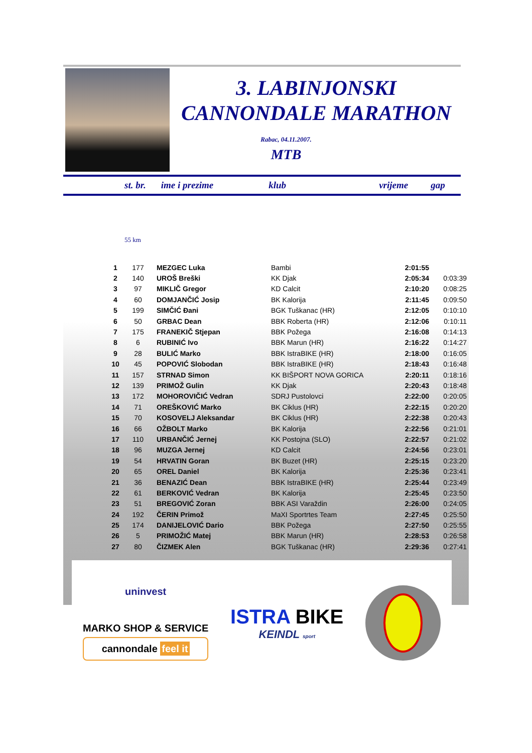3. LABINJONSKI
CANNONDALE MARATHON
Rabac, 04.11.2007.
MTB
st. br. ime i prezime klub vrijeme gap
55 km
| 1 | 177 | MEZGEC Luka | Bambi | 2:01:55 | |
| 2 | 140 | UROŠ Breški | KK Djak | 2:05:34 | 0:03:39 |
| 3 | 97 | MIKLIČ Gregor | KD Calcit | 2:10:20 | 0:08:25 |
| 4 | 60 | DOMJANČIĆ Josip | BK Kalorija | 2:11:45 | 0:09:50 |
| 5 | 199 | SIMČIĆ Đani | BGK Tuškanac (HR) | 2:12:05 | 0:10:10 |
| 6 | 50 | GRBAC Dean | BBK Roberta (HR) | 2:12:06 | 0:10:11 |
| 7 | 175 | FRANEKIČ Stjepan | BBK Požega | 2:16:08 | 0:14:13 |
| 8 | 6 | RUBINIĆ Ivo | BBK Marun (HR) | 2:16:22 | 0:14:27 |
| 9 | 28 | BULIĆ Marko | BBK IstraBIKE (HR) | 2:18:00 | 0:16:05 |
| 10 | 45 | POPOVIĆ Slobodan | BBK IstraBIKE (HR) | 2:18:43 | 0:16:48 |
| 11 | 157 | STRNAD Simon | KK BIŠPORT NOVA GORICA | 2:20:11 | 0:18:16 |
| 12 | 139 | PRIMOŽ Gulin | KK Djak | 2:20:43 | 0:18:48 |
| 13 | 172 | MOHOROVIČIĆ Vedran | SDRJ Pustolovci | 2:22:00 | 0:20:05 |
| 14 | 71 | OREŠKOVIĆ Marko | BK Ciklus (HR) | 2:22:15 | 0:20:20 |
| 15 | 70 | KOSOVELJ Aleksandar | BK Ciklus (HR) | 2:22:38 | 0:20:43 |
| 16 | 66 | OŽBOLT Marko | BK Kalorija | 2:22:56 | 0:21:01 |
| 17 | 110 | URBANČIĆ Jernej | KK Postojna (SLO) | 2:22:57 | 0:21:02 |
| 18 | 96 | MUZGA Jernej | KD Calcit | 2:24:56 | 0:23:01 |
| 19 | 54 | HRVATIN Goran | BK Buzet (HR) | 2:25:15 | 0:23:20 |
| 20 | 65 | OREL Daniel | BK Kalorija | 2:25:36 | 0:23:41 |
| 21 | 36 | BENAZIĆ Dean | BBK IstraBIKE (HR) | 2:25:44 | 0:23:49 |
| 22 | 61 | BERKOVIĆ Vedran | BK Kalorija | 2:25:45 | 0:23:50 |
| 23 | 51 | BREGOVIĆ Zoran | BBK ASI Varaždin | 2:26:00 | 0:24:05 |
| 24 | 192 | ČERIN Primož | MaXI Sportrtes Team | 2:27:45 | 0:25:50 |
| 25 | 174 | DANIJELOVIĆ Dario | BBK Požega | 2:27:50 | 0:25:55 |
| 26 | 5 | PRIMOŽIĆ Matej | BBK Marun (HR) | 2:28:53 | 0:26:58 |
| 27 | 80 | ČIZMEK Alen | BGK Tuškanac (HR) | 2:29:36 | 0:27:41 |
uninvest
MARKO SHOP & SERVICE
cannondale feel it
ISTRA BIKE
KEINDL sport